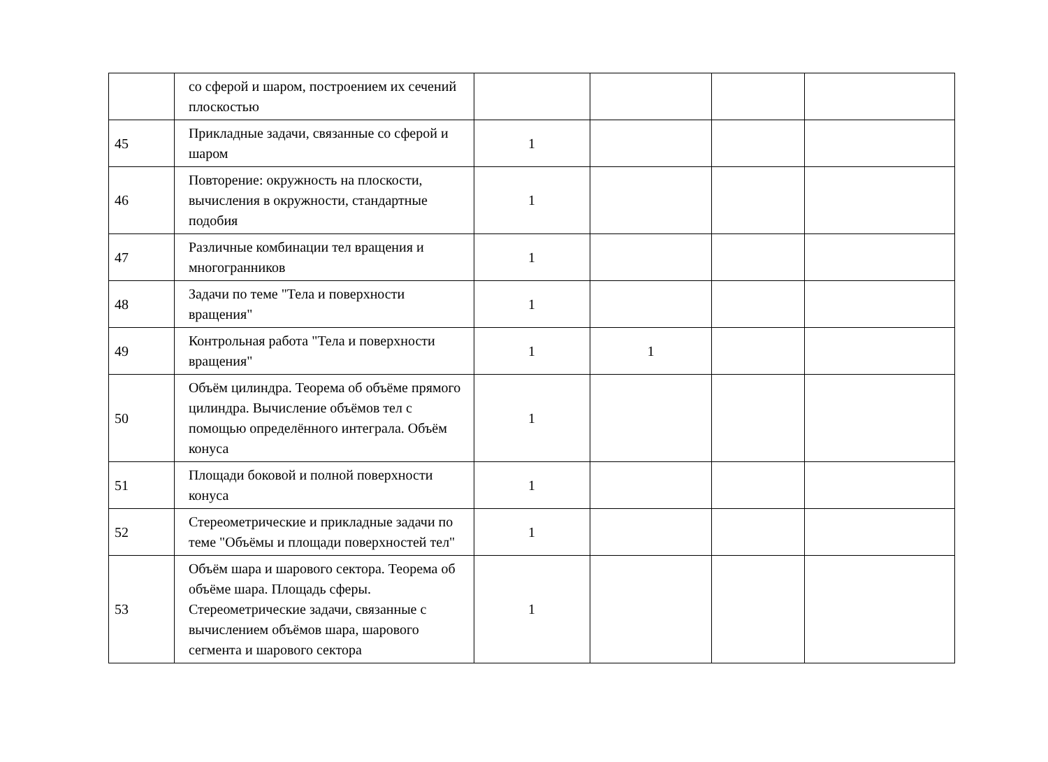| | со сферой и шаром, построением их сечений плоскостью | | | | |
| 45 | Прикладные задачи, связанные со сферой и шаром | 1 | | | |
| 46 | Повторение: окружность на плоскости, вычисления в окружности, стандартные подобия | 1 | | | |
| 47 | Различные комбинации тел вращения и многогранников | 1 | | | |
| 48 | Задачи по теме "Тела и поверхности вращения" | 1 | | | |
| 49 | Контрольная работа "Тела и поверхности вращения" | 1 | 1 | | |
| 50 | Объём цилиндра. Теорема об объёме прямого цилиндра. Вычисление объёмов тел с помощью определённого интеграла. Объём конуса | 1 | | | |
| 51 | Площади боковой и полной поверхности конуса | 1 | | | |
| 52 | Стереометрические и прикладные задачи по теме "Объёмы и площади поверхностей тел" | 1 | | | |
| 53 | Объём шара и шарового сектора. Теорема об объёме шара. Площадь сферы. Стереометрические задачи, связанные с вычислением объёмов шара, шарового сегмента и шарового сектора | 1 | | | |